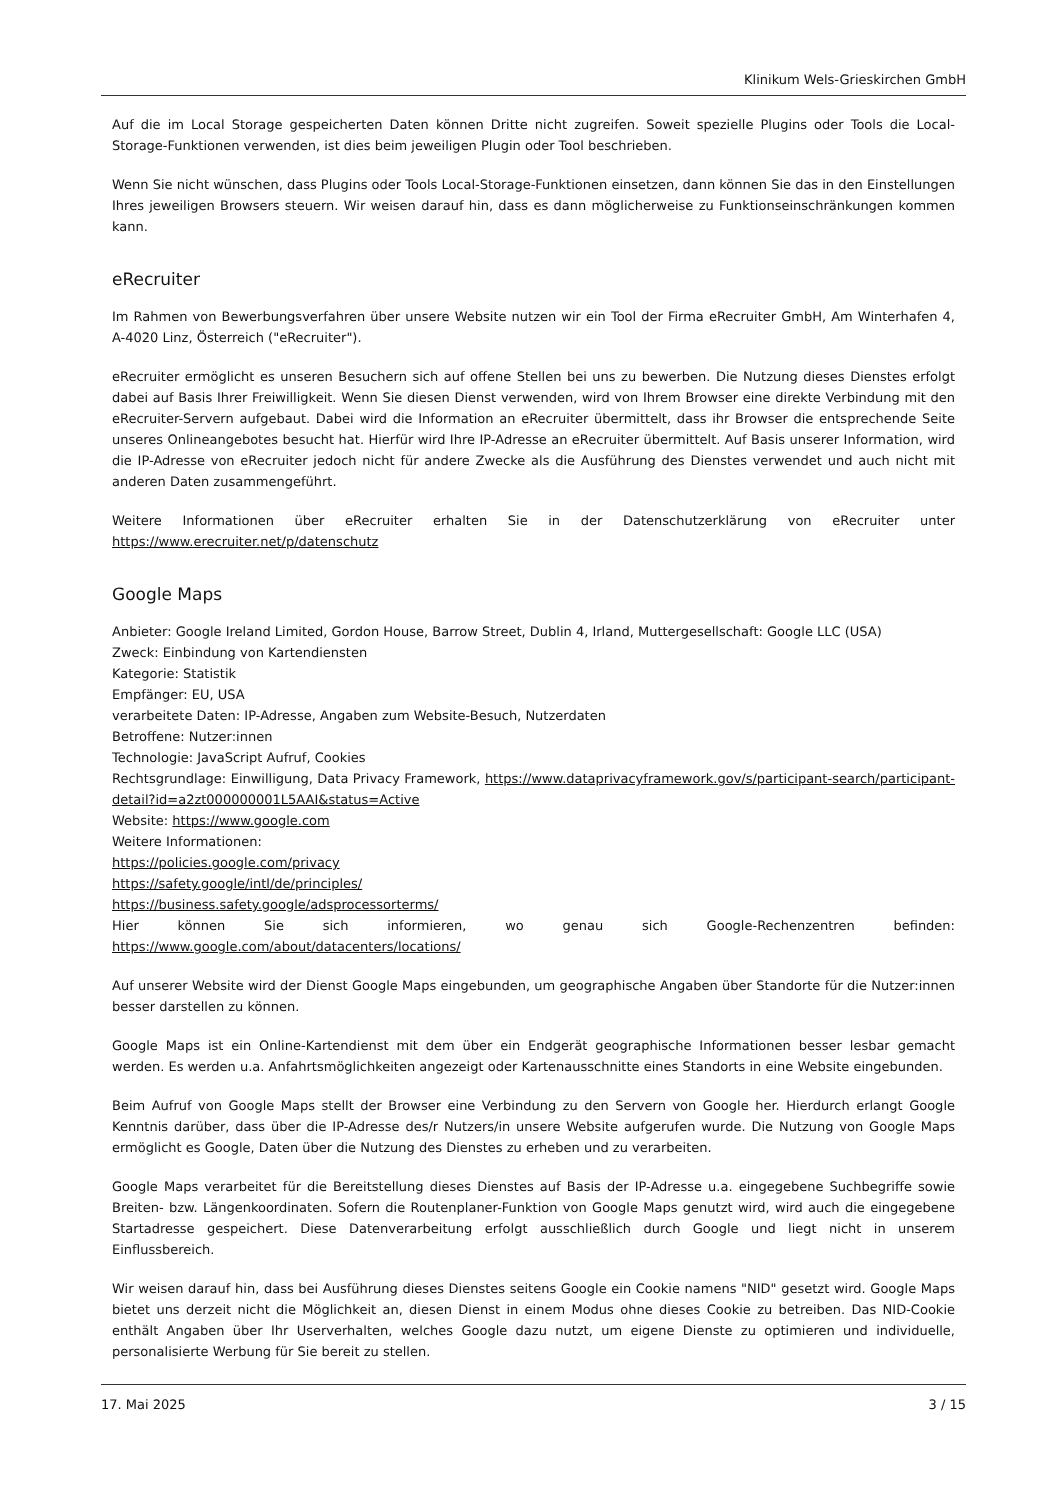Klinikum Wels-Grieskirchen GmbH
Auf die im Local Storage gespeicherten Daten können Dritte nicht zugreifen. Soweit spezielle Plugins oder Tools die Local-Storage-Funktionen verwenden, ist dies beim jeweiligen Plugin oder Tool beschrieben.
Wenn Sie nicht wünschen, dass Plugins oder Tools Local-Storage-Funktionen einsetzen, dann können Sie das in den Einstellungen Ihres jeweiligen Browsers steuern. Wir weisen darauf hin, dass es dann möglicherweise zu Funktionseinschränkungen kommen kann.
eRecruiter
Im Rahmen von Bewerbungsverfahren über unsere Website nutzen wir ein Tool der Firma eRecruiter GmbH, Am Winterhafen 4, A-4020 Linz, Österreich ("eRecruiter").
eRecruiter ermöglicht es unseren Besuchern sich auf offene Stellen bei uns zu bewerben. Die Nutzung dieses Dienstes erfolgt dabei auf Basis Ihrer Freiwilligkeit. Wenn Sie diesen Dienst verwenden, wird von Ihrem Browser eine direkte Verbindung mit den eRecruiter-Servern aufgebaut. Dabei wird die Information an eRecruiter übermittelt, dass ihr Browser die entsprechende Seite unseres Onlineangebotes besucht hat. Hierfür wird Ihre IP-Adresse an eRecruiter übermittelt. Auf Basis unserer Information, wird die IP-Adresse von eRecruiter jedoch nicht für andere Zwecke als die Ausführung des Dienstes verwendet und auch nicht mit anderen Daten zusammengeführt.
Weitere Informationen über eRecruiter erhalten Sie in der Datenschutzerklärung von eRecruiter unter https://www.erecruiter.net/p/datenschutz
Google Maps
Anbieter: Google Ireland Limited, Gordon House, Barrow Street, Dublin 4, Irland, Muttergesellschaft: Google LLC (USA)
Zweck: Einbindung von Kartendiensten
Kategorie: Statistik
Empfänger: EU, USA
verarbeitete Daten: IP-Adresse, Angaben zum Website-Besuch, Nutzerdaten
Betroffene: Nutzer:innen
Technologie: JavaScript Aufruf, Cookies
Rechtsgrundlage: Einwilligung, Data Privacy Framework, https://www.dataprivacyframework.gov/s/participant-search/participant-detail?id=a2zt000000001L5AAI&status=Active
Website: https://www.google.com
Weitere Informationen:
https://policies.google.com/privacy
https://safety.google/intl/de/principles/
https://business.safety.google/adsprocessorterms/
Hier können Sie sich informieren, wo genau sich Google-Rechenzentren befinden: https://www.google.com/about/datacenters/locations/
Auf unserer Website wird der Dienst Google Maps eingebunden, um geographische Angaben über Standorte für die Nutzer:innen besser darstellen zu können.
Google Maps ist ein Online-Kartendienst mit dem über ein Endgerät geographische Informationen besser lesbar gemacht werden. Es werden u.a. Anfahrtsmöglichkeiten angezeigt oder Kartenausschnitte eines Standorts in eine Website eingebunden.
Beim Aufruf von Google Maps stellt der Browser eine Verbindung zu den Servern von Google her. Hierdurch erlangt Google Kenntnis darüber, dass über die IP-Adresse des/r Nutzers/in unsere Website aufgerufen wurde. Die Nutzung von Google Maps ermöglicht es Google, Daten über die Nutzung des Dienstes zu erheben und zu verarbeiten.
Google Maps verarbeitet für die Bereitstellung dieses Dienstes auf Basis der IP-Adresse u.a. eingegebene Suchbegriffe sowie Breiten- bzw. Längenkoordinaten. Sofern die Routenplaner-Funktion von Google Maps genutzt wird, wird auch die eingegebene Startadresse gespeichert. Diese Datenverarbeitung erfolgt ausschließlich durch Google und liegt nicht in unserem Einflussbereich.
Wir weisen darauf hin, dass bei Ausführung dieses Dienstes seitens Google ein Cookie namens "NID" gesetzt wird. Google Maps bietet uns derzeit nicht die Möglichkeit an, diesen Dienst in einem Modus ohne dieses Cookie zu betreiben. Das NID-Cookie enthält Angaben über Ihr Userverhalten, welches Google dazu nutzt, um eigene Dienste zu optimieren und individuelle, personalisierte Werbung für Sie bereit zu stellen.
17. Mai 2025 3 / 15